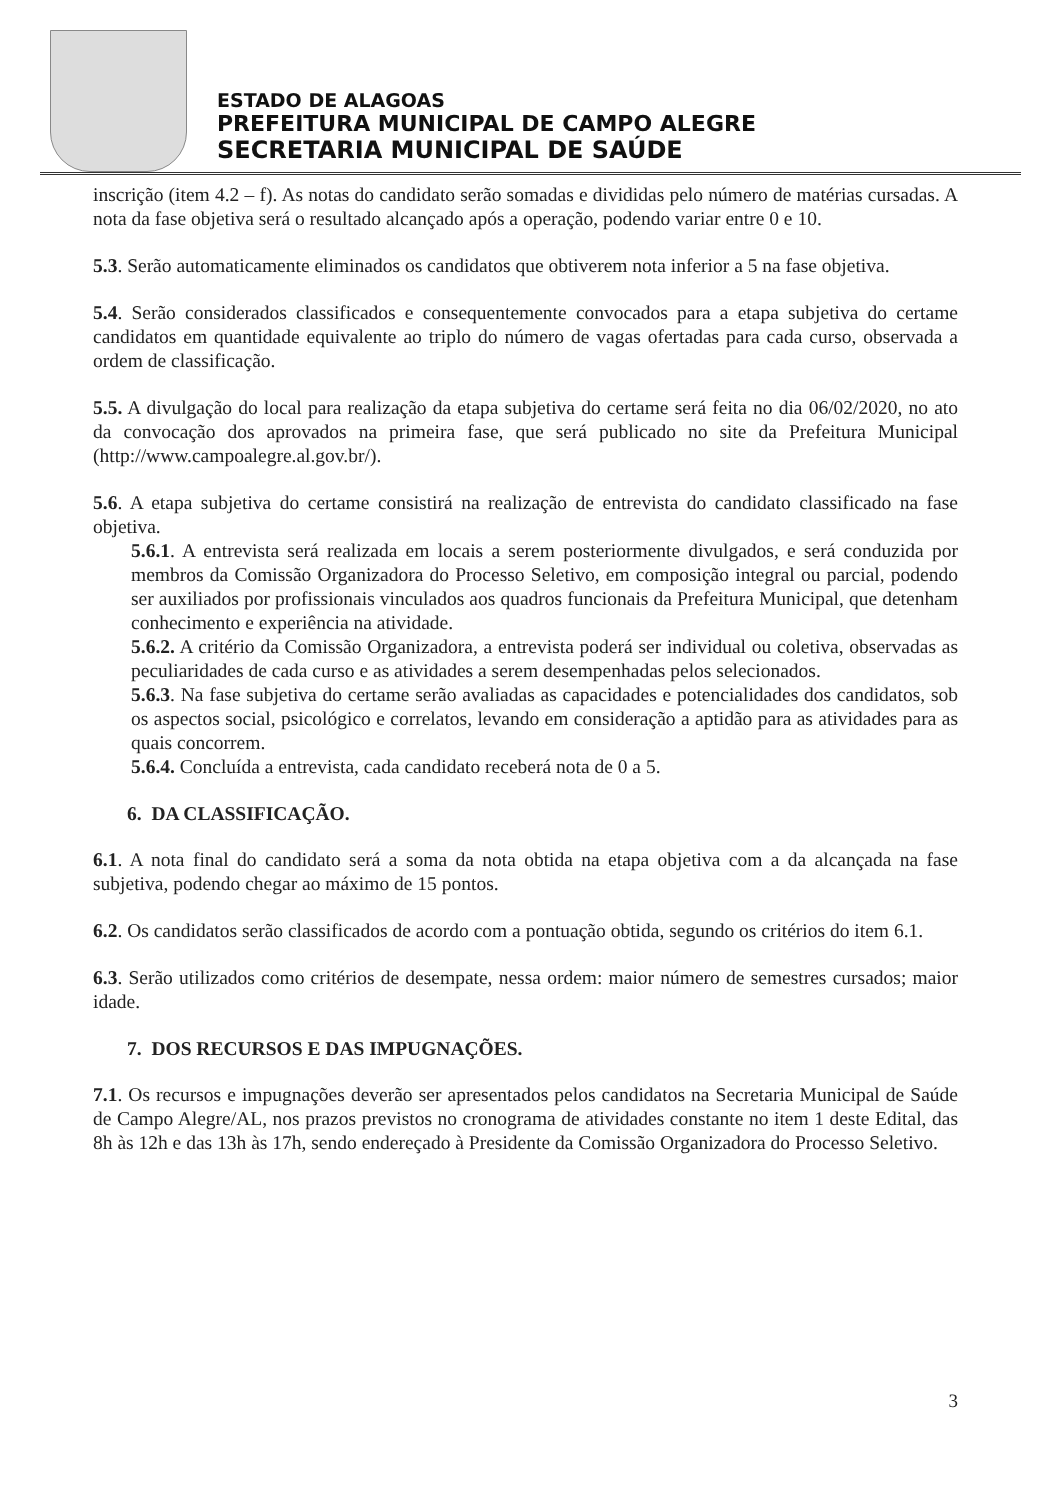ESTADO DE ALAGOAS
PREFEITURA MUNICIPAL DE CAMPO ALEGRE
SECRETARIA MUNICIPAL DE SAÚDE
inscrição (item 4.2 – f). As notas do candidato serão somadas e divididas pelo número de matérias cursadas. A nota da fase objetiva será o resultado alcançado após a operação, podendo variar entre 0 e 10.
5.3. Serão automaticamente eliminados os candidatos que obtiverem nota inferior a 5 na fase objetiva.
5.4. Serão considerados classificados e consequentemente convocados para a etapa subjetiva do certame candidatos em quantidade equivalente ao triplo do número de vagas ofertadas para cada curso, observada a ordem de classificação.
5.5. A divulgação do local para realização da etapa subjetiva do certame será feita no dia 06/02/2020, no ato da convocação dos aprovados na primeira fase, que será publicado no site da Prefeitura Municipal (http://www.campoalegre.al.gov.br/).
5.6. A etapa subjetiva do certame consistirá na realização de entrevista do candidato classificado na fase objetiva.
5.6.1. A entrevista será realizada em locais a serem posteriormente divulgados, e será conduzida por membros da Comissão Organizadora do Processo Seletivo, em composição integral ou parcial, podendo ser auxiliados por profissionais vinculados aos quadros funcionais da Prefeitura Municipal, que detenham conhecimento e experiência na atividade.
5.6.2. A critério da Comissão Organizadora, a entrevista poderá ser individual ou coletiva, observadas as peculiaridades de cada curso e as atividades a serem desempenhadas pelos selecionados.
5.6.3. Na fase subjetiva do certame serão avaliadas as capacidades e potencialidades dos candidatos, sob os aspectos social, psicológico e correlatos, levando em consideração a aptidão para as atividades para as quais concorrem.
5.6.4. Concluída a entrevista, cada candidato receberá nota de 0 a 5.
6. DA CLASSIFICAÇÃO.
6.1. A nota final do candidato será a soma da nota obtida na etapa objetiva com a da alcançada na fase subjetiva, podendo chegar ao máximo de 15 pontos.
6.2. Os candidatos serão classificados de acordo com a pontuação obtida, segundo os critérios do item 6.1.
6.3. Serão utilizados como critérios de desempate, nessa ordem: maior número de semestres cursados; maior idade.
7. DOS RECURSOS E DAS IMPUGNAÇÕES.
7.1. Os recursos e impugnações deverão ser apresentados pelos candidatos na Secretaria Municipal de Saúde de Campo Alegre/AL, nos prazos previstos no cronograma de atividades constante no item 1 deste Edital, das 8h às 12h e das 13h às 17h, sendo endereçado à Presidente da Comissão Organizadora do Processo Seletivo.
3